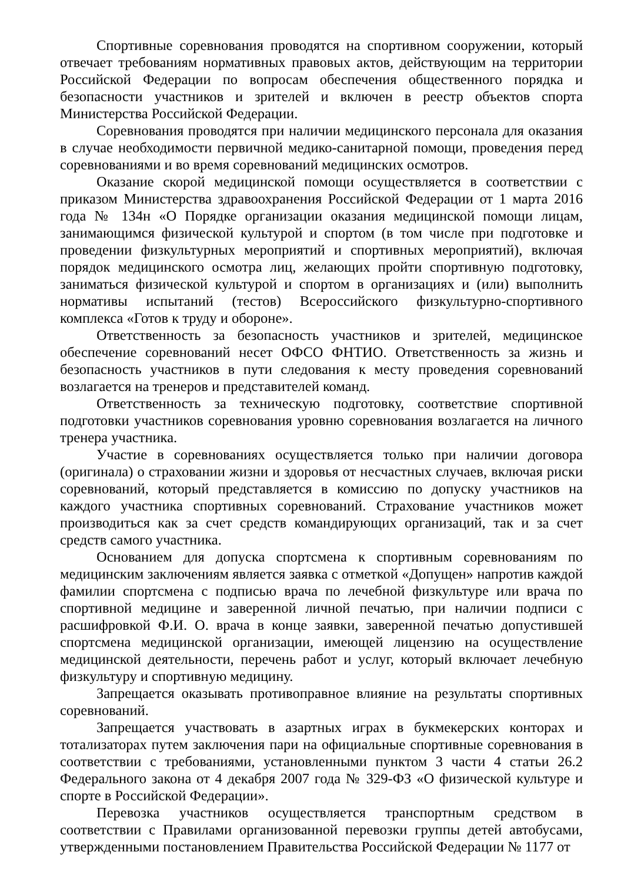Спортивные соревнования проводятся на спортивном сооружении, который отвечает требованиям нормативных правовых актов, действующим на территории Российской Федерации по вопросам обеспечения общественного порядка и безопасности участников и зрителей и включен в реестр объектов спорта Министерства Российской Федерации.
Соревнования проводятся при наличии медицинского персонала для оказания в случае необходимости первичной медико-санитарной помощи, проведения перед соревнованиями и во время соревнований медицинских осмотров.
Оказание скорой медицинской помощи осуществляется в соответствии с приказом Министерства здравоохранения Российской Федерации от 1 марта 2016 года № 134н «О Порядке организации оказания медицинской помощи лицам, занимающимся физической культурой и спортом (в том числе при подготовке и проведении физкультурных мероприятий и спортивных мероприятий), включая порядок медицинского осмотра лиц, желающих пройти спортивную подготовку, заниматься физической культурой и спортом в организациях и (или) выполнить нормативы испытаний (тестов) Всероссийского физкультурно-спортивного комплекса «Готов к труду и обороне».
Ответственность за безопасность участников и зрителей, медицинское обеспечение соревнований несет ОФСО ФНТИО. Ответственность за жизнь и безопасность участников в пути следования к месту проведения соревнований возлагается на тренеров и представителей команд.
Ответственность за техническую подготовку, соответствие спортивной подготовки участников соревнования уровню соревнования возлагается на личного тренера участника.
Участие в соревнованиях осуществляется только при наличии договора (оригинала) о страховании жизни и здоровья от несчастных случаев, включая риски соревнований, который представляется в комиссию по допуску участников на каждого участника спортивных соревнований. Страхование участников может производиться как за счет средств командирующих организаций, так и за счет средств самого участника.
Основанием для допуска спортсмена к спортивным соревнованиям по медицинским заключениям является заявка с отметкой «Допущен» напротив каждой фамилии спортсмена с подписью врача по лечебной физкультуре или врача по спортивной медицине и заверенной личной печатью, при наличии подписи с расшифровкой Ф.И. О. врача в конце заявки, заверенной печатью допустившей спортсмена медицинской организации, имеющей лицензию на осуществление медицинской деятельности, перечень работ и услуг, который включает лечебную физкультуру и спортивную медицину.
Запрещается оказывать противоправное влияние на результаты спортивных соревнований.
Запрещается участвовать в азартных играх в букмекерских конторах и тотализаторах путем заключения пари на официальные спортивные соревнования в соответствии с требованиями, установленными пунктом 3 части 4 статьи 26.2 Федерального закона от 4 декабря 2007 года № 329-ФЗ «О физической культуре и спорте в Российской Федерации».
Перевозка участников осуществляется транспортным средством в соответствии с Правилами организованной перевозки группы детей автобусами, утвержденными постановлением Правительства Российской Федерации № 1177 от